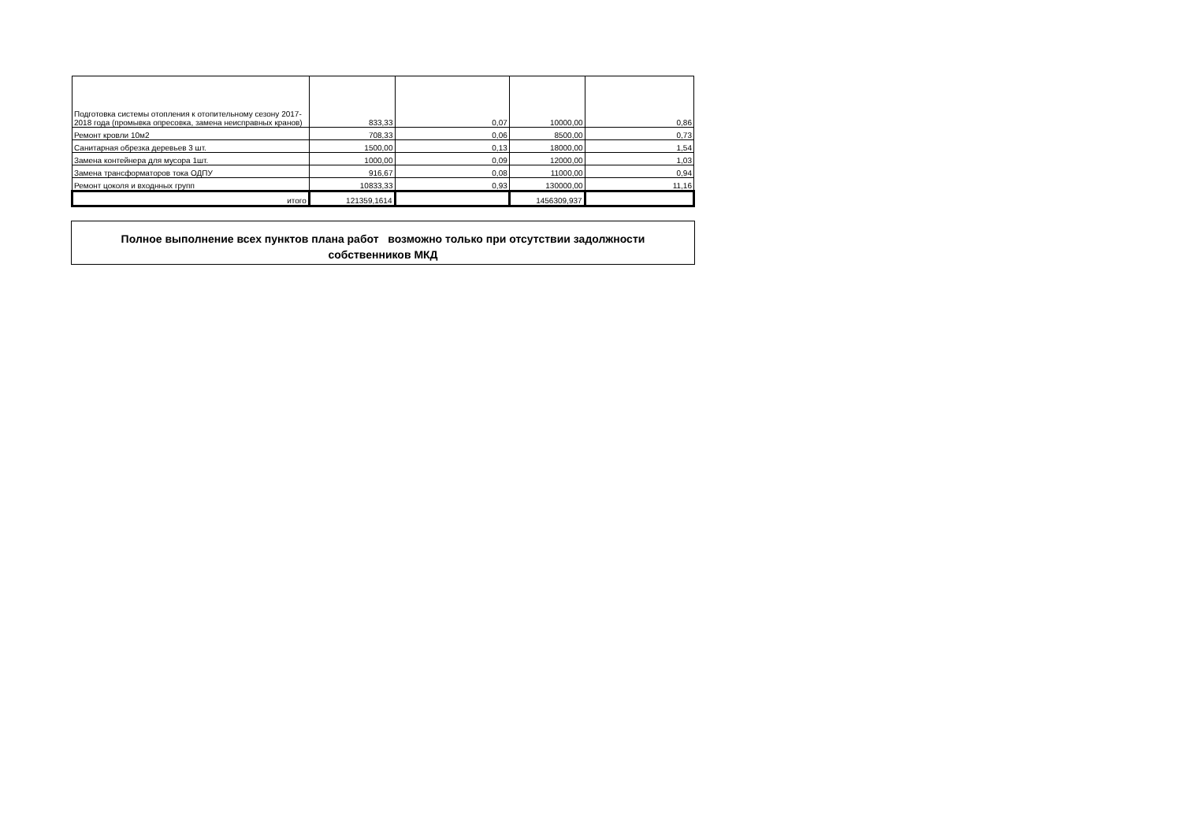| Подготовка системы отопления к отопительному сезону 2017-2018 года (промывка опресовка, замена неисправных кранов) | 833,33 | 0,07 | 10000,00 | 0,86 |
| Ремонт кровли 10м2 | 708,33 | 0,06 | 8500,00 | 0,73 |
| Санитарная обрезка деревьев 3 шт. | 1500,00 | 0,13 | 18000,00 | 1,54 |
| Замена контейнера для мусора 1шт. | 1000,00 | 0,09 | 12000,00 | 1,03 |
| Замена трансформаторов тока ОДПУ | 916,67 | 0,08 | 11000,00 | 0,94 |
| Ремонт цоколя и входнных групп | 10833,33 | 0,93 | 130000,00 | 11,16 |
| итого | 121359,1614 | | 1456309,937 | |
Полное выполнение всех пунктов плана работ возможно только при отсутствии задолжности
собственников МКД